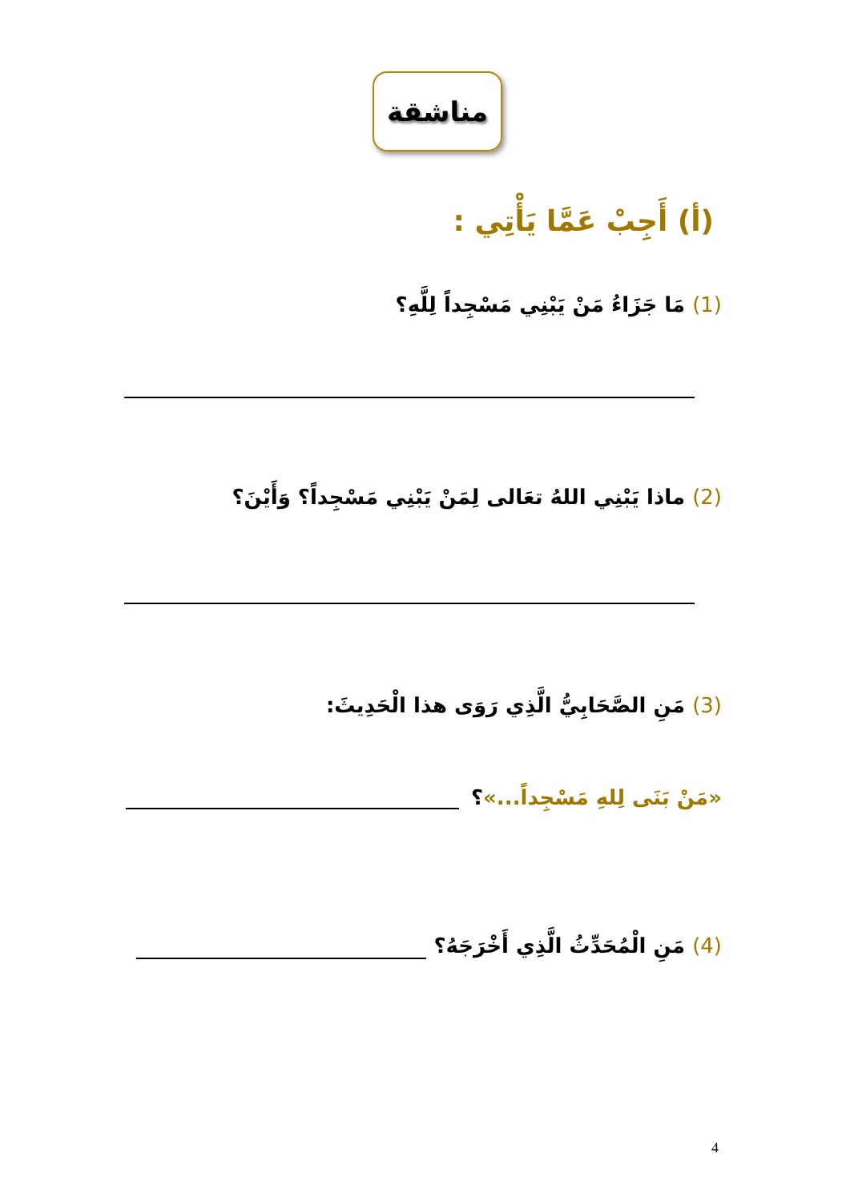مناشقة
(أ) أَجِبْ عَمَّا يَأْتِي :
(1) مَا جَزَاءُ مَنْ يَبْنِي مَسْجِداً لِلَّهِ؟
(2) ماذا يَبْنِي اللهُ تعَالى لِمَنْ يَبْنِي مَسْجِداً؟ وَأَيْنَ؟
(3) مَنِ الصَّحَابِيُّ الَّذِي رَوَى هذا الْحَدِيثَ:
«مَنْ بَنَى لِلهِ مَسْجِداً...»؟
(4) مَنِ الْمُحَدِّثُ الَّذِي أَخْرَجَهُ؟
4